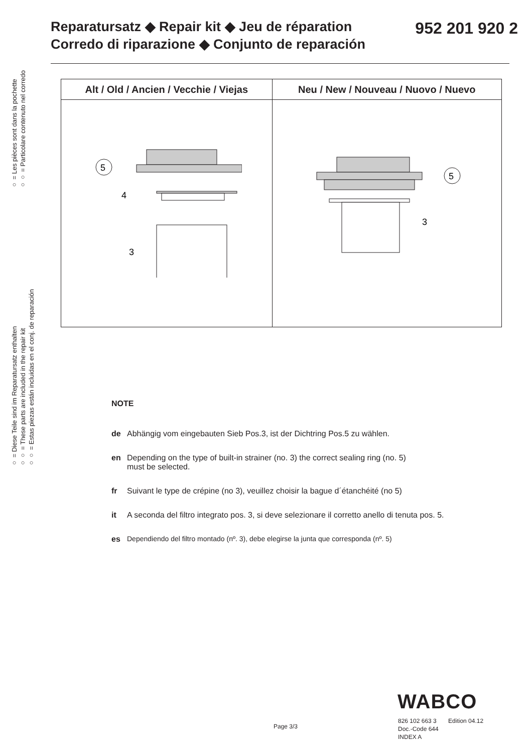Reparatursatz ◆ Repair kit ◆ Jeu de réparation
Corredo di riparazione ◆ Conjunto de reparación
952 201 920 2
○ = Les pièces sont dans la pochette
○○ = Particolare contenuto nel corredo
○ = Diese Teile sind im Reparatursatz enthalten
○○ = These parts are included in the repair kit
○○ = Estas piezas están incluidas en el conj. de reparación
| Alt / Old / Ancien / Vecchie / Viejas | Neu / New / Nouveau / Nuovo / Nuevo |
| --- | --- |
| 5 4 3 | 5 3 |
NOTE
de Abhängig vom eingebauten Sieb Pos.3, ist der Dichtring Pos.5 zu wählen.
en Depending on the type of built-in strainer (no. 3) the correct sealing ring (no. 5)
must be selected.
fr Suivant le type de crépine (no 3), veuillez choisir la bague d´étanchéité (no 5)
it A seconda del filtro integrato pos. 3, si deve selezionare il corretto anello di tenuta pos. 5.
es Dependiendo del filtro montado (nº. 3), debe elegirse la junta que corresponda (nº. 5)
WABCO
826 102 663 3 Edition 04.12
Doc.-Code 644
INDEX A
Page 3/3